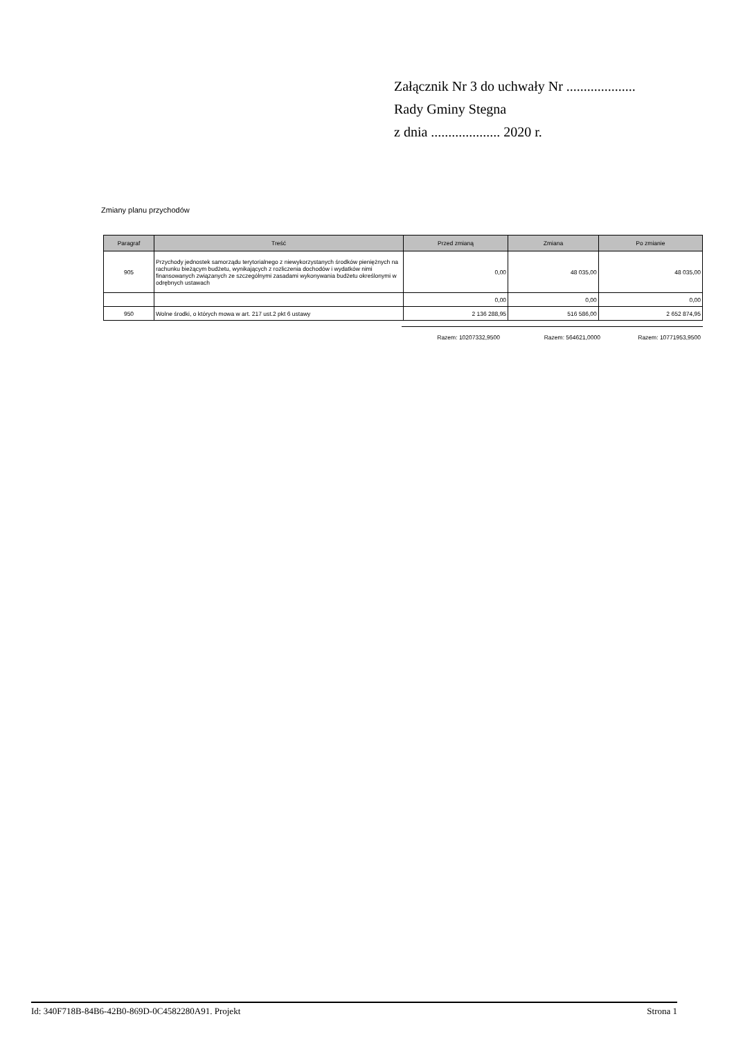Załącznik Nr 3 do uchwały Nr ....................
Rady Gminy Stegna
z dnia .................... 2020 r.
Zmiany planu przychodów
| Paragraf | Treść | Przed zmianą | Zmiana | Po zmianie |
| --- | --- | --- | --- | --- |
| 905 | Przychody jednostek samorządu terytorialnego z niewykorzystanych środków pieniężnych na rachunku bieżącym budżetu, wynikających z rozliczenia dochodów i wydatków nimi finansowanych związanych ze szczególnymi zasadami wykonywania budżetu określonymi w odrębnych ustawach | 0,00 | 48 035,00 | 48 035,00 |
| | | 0,00 | 0,00 | 0,00 |
| 950 | Wolne środki, o których mowa w art. 217 ust.2 pkt 6 ustawy | 2 136 288,95 | 516 586,00 | 2 652 874,95 |
Razem: 10207332,9500 Razem: 564621,0000 Razem: 10771953,9500
Id: 340F718B-84B6-42B0-869D-0C4582280A91. Projekt Strona 1